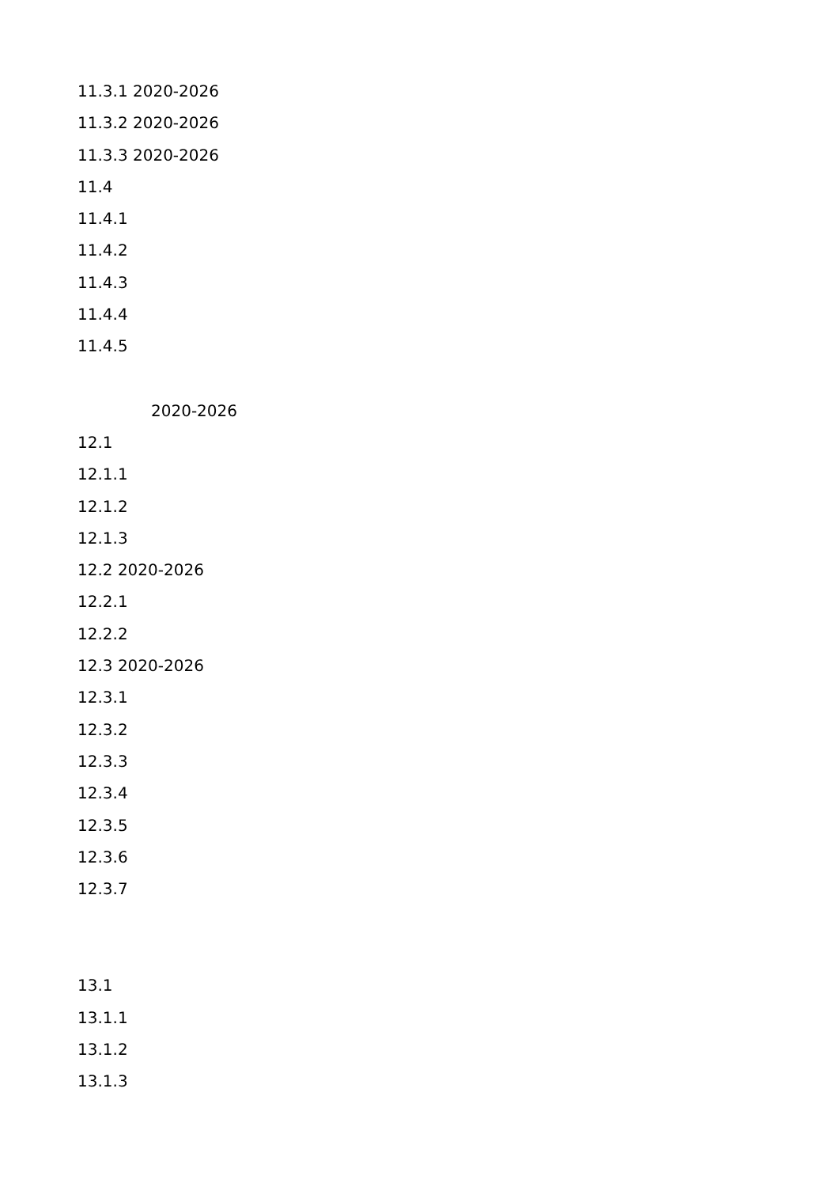11.3.1 2020-2026
11.3.2 2020-2026
11.3.3 2020-2026
11.4
11.4.1
11.4.2
11.4.3
11.4.4
11.4.5
2020-2026
12.1
12.1.1
12.1.2
12.1.3
12.2 2020-2026
12.2.1
12.2.2
12.3 2020-2026
12.3.1
12.3.2
12.3.3
12.3.4
12.3.5
12.3.6
12.3.7
13.1
13.1.1
13.1.2
13.1.3